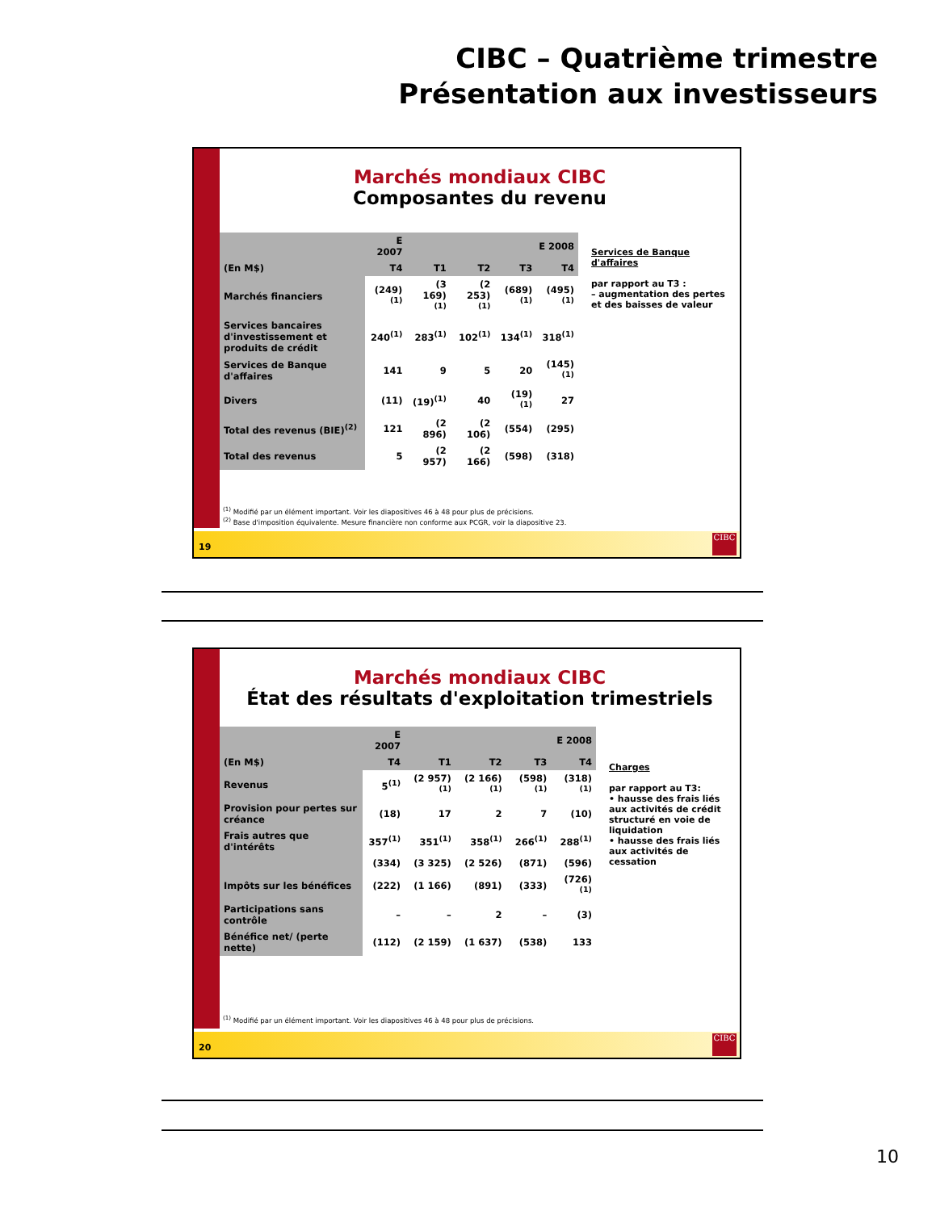CIBC – Quatrième trimestre
Présentation aux investisseurs
Marchés mondiaux CIBC
Composantes du revenu
| | E 2007 | E 2008 | | | |
| --- | --- | --- | --- | --- | --- |
| (En M$) | T4 | T1 | T2 | T3 | T4 |
| Marchés financiers | (249)<sup>(1)</sup> | (3 169)<sup>(1)</sup> | (2 253)<sup>(1)</sup> | (689)<sup>(1)</sup> | (495)<sup>(1)</sup> |
| Services bancaires d'investissement et produits de crédit | 240<sup>(1)</sup> | 283<sup>(1)</sup> | 102<sup>(1)</sup> | 134<sup>(1)</sup> | 318<sup>(1)</sup> |
| Services de Banque d'affaires | 141 | 9 | 5 | 20 | (145)<sup>(1)</sup> |
| Divers | (11) | (19)<sup>(1)</sup> | 40 | (19)<sup>(1)</sup> | 27 |
| Total des revenus (BIE)<sup>(2)</sup> | 121 | (2 896) | (2 106) | (554) | (295) |
| Total des revenus | 5 | (2 957) | (2 166) | (598) | (318) |
Services de Banque d'affaires
par rapport au T3 :
– augmentation des pertes et des baisses de valeur
<sup>(1)</sup> Modifié par un élément important. Voir les diapositives 46 à 48 pour plus de précisions.
<sup>(2)</sup> Base d'imposition équivalente. Mesure financière non conforme aux PCGR, voir la diapositive 23.
19 CIBC
Marchés mondiaux CIBC
État des résultats d'exploitation trimestriels
| | E 2007 | E 2008 | | | |
| --- | --- | --- | --- | --- | --- |
| (En M$) | T4 | T1 | T2 | T3 | T4 |
| Revenus | 5<sup>(1)</sup> | (2 957)<sup>(1)</sup> | (2 166)<sup>(1)</sup> | (598)<sup>(1)</sup> | (318)<sup>(1)</sup> |
| Provision pour pertes sur créance | (18) | 17 | 2 | 7 | (10) |
| Frais autres que d'intérêts | 357<sup>(1)</sup> | 351<sup>(1)</sup> | 358<sup>(1)</sup> | 266<sup>(1)</sup> | 288<sup>(1)</sup> |
| | (334) | (3 325) | (2 526) | (871) | (596) |
| Impôts sur les bénéfices | (222) | (1 166) | (891) | (333) | (726)<sup>(1)</sup> |
| Participations sans contrôle | – | – | 2 | – | (3) |
| Bénéfice net/ (perte nette) | (112) | (2 159) | (1 637) | (538) | 133 |
Charges
par rapport au T3:
• hausse des frais liés aux activités de crédit structuré en voie de liquidation
• hausse des frais liés aux activités de cessation
<sup>(1)</sup> Modifié par un élément important. Voir les diapositives 46 à 48 pour plus de précisions.
20 CIBC
10